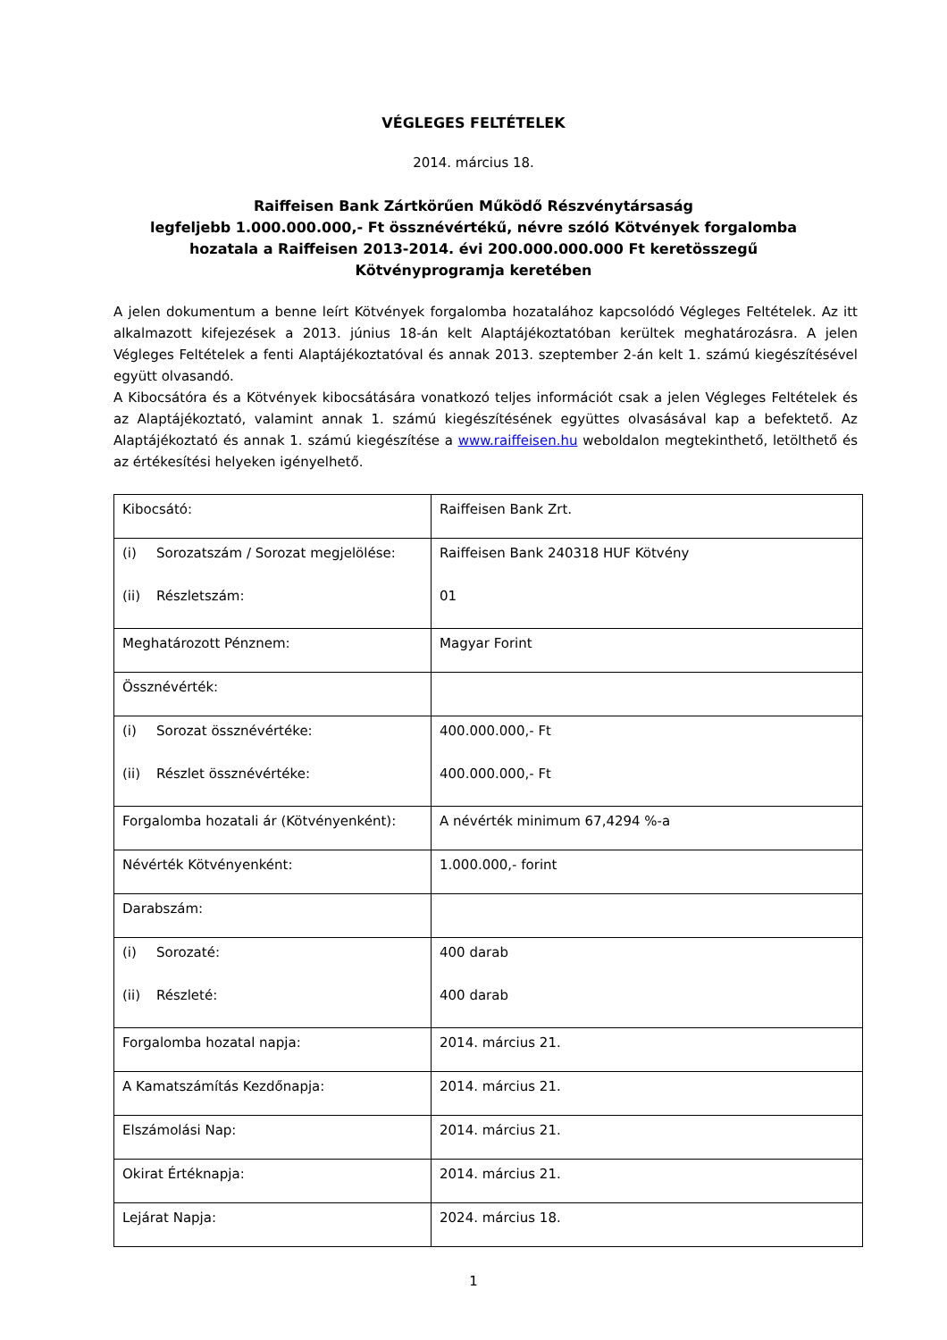VÉGLEGES FELTÉTELEK
2014. március 18.
Raiffeisen Bank Zártkörűen Működő Részvénytársaság
legfeljebb 1.000.000.000,- Ft össznévértékű, névre szóló Kötvények forgalomba
hozatala a Raiffeisen 2013-2014. évi 200.000.000.000 Ft keretösszegű
Kötvényprogramja keretében
A jelen dokumentum a benne leírt Kötvények forgalomba hozatalához kapcsolódó Végleges Feltételek. Az itt alkalmazott kifejezések a 2013. június 18-án kelt Alaptájékoztatóban kerültek meghatározásra. A jelen Végleges Feltételek a fenti Alaptájékoztatóval és annak 2013. szeptember 2-án kelt 1. számú kiegészítésével együtt olvasandó.
A Kibocsátóra és a Kötvények kibocsátására vonatkozó teljes információt csak a jelen Végleges Feltételek és az Alaptájékoztató, valamint annak 1. számú kiegészítésének együttes olvasásával kap a befektető. Az Alaptájékoztató és annak 1. számú kiegészítése a www.raiffeisen.hu weboldalon megtekinthető, letölthető és az értékesítési helyeken igényelhető.
| Kibocsátó: | Raiffeisen Bank Zrt. |
| (i) Sorozatszám / Sorozat megjelölése: (ii) Részletszám: | Raiffeisen Bank 240318 HUF Kötvény 01 |
| Meghatározott Pénznem: | Magyar Forint |
| Össznévérték: | |
| (i) Sorozat össznévértéke: (ii) Részlet össznévértéke: | 400.000.000,- Ft 400.000.000,- Ft |
| Forgalomba hozatali ár (Kötvényenként): | A névérték minimum 67,4294 %-a |
| Névérték Kötvényenként: | 1.000.000,- forint |
| Darabszám: | |
| (i) Sorozaté: (ii) Részleté: | 400 darab 400 darab |
| Forgalomba hozatal napja: | 2014. március 21. |
| A Kamatszámítás Kezdőnapja: | 2014. március 21. |
| Elszámolási Nap: | 2014. március 21. |
| Okirat Értéknapja: | 2014. március 21. |
| Lejárat Napja: | 2024. március 18. |
1